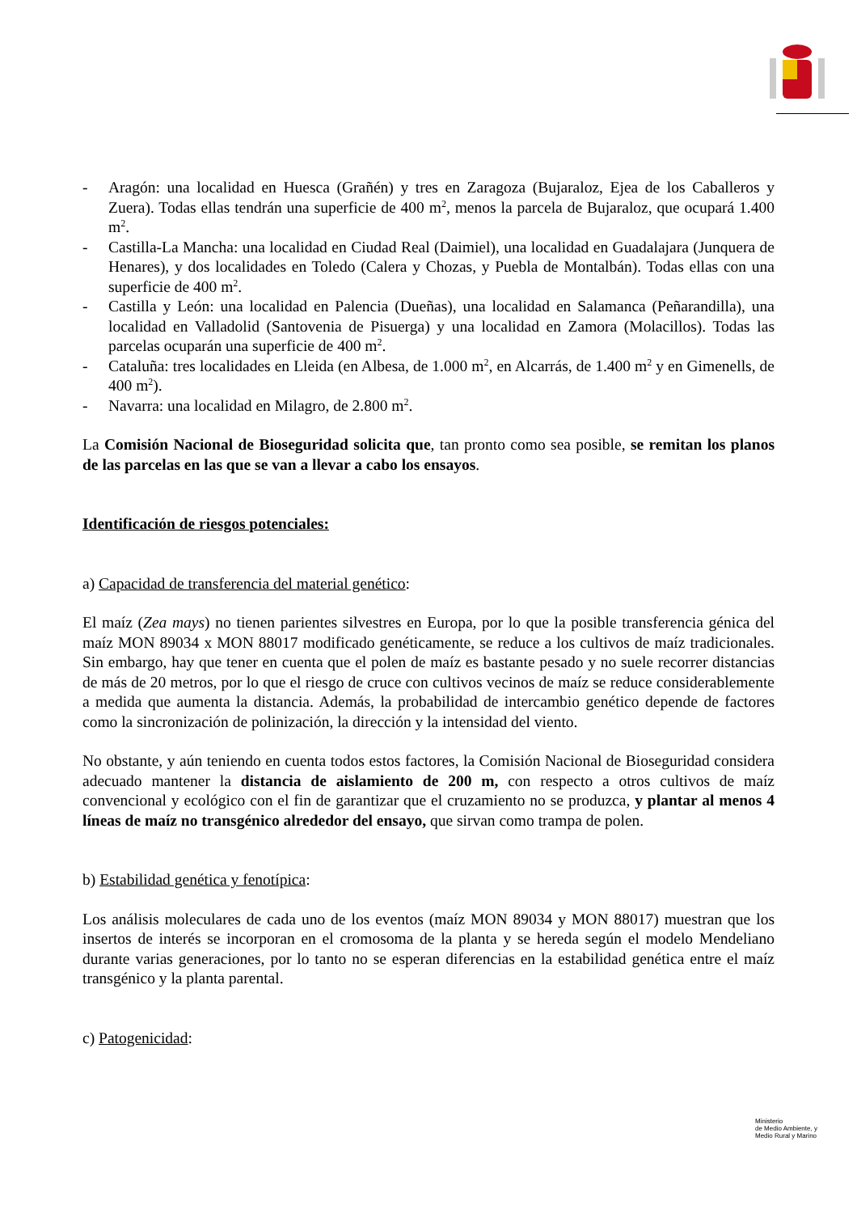- Aragón: una localidad en Huesca (Grañén) y tres en Zaragoza (Bujaraloz, Ejea de los Caballeros y Zuera). Todas ellas tendrán una superficie de 400 m<sup>2</sup>, menos la parcela de Bujaraloz, que ocupará 1.400 m<sup>2</sup>.
- Castilla-La Mancha: una localidad en Ciudad Real (Daimiel), una localidad en Guadalajara (Junquera de Henares), y dos localidades en Toledo (Calera y Chozas, y Puebla de Montalbán). Todas ellas con una superficie de 400 m<sup>2</sup>.
- Castilla y León: una localidad en Palencia (Dueñas), una localidad en Salamanca (Peñarandilla), una localidad en Valladolid (Santovenia de Pisuerga) y una localidad en Zamora (Molacillos). Todas las parcelas ocuparán una superficie de 400 m<sup>2</sup>.
- Cataluña: tres localidades en Lleida (en Albesa, de 1.000 m<sup>2</sup>, en Alcarrás, de 1.400 m<sup>2</sup> y en Gimenells, de 400 m<sup>2</sup>).
- Navarra: una localidad en Milagro, de 2.800 m<sup>2</sup>.
La Comisión Nacional de Bioseguridad solicita que, tan pronto como sea posible, se remitan los planos de las parcelas en las que se van a llevar a cabo los ensayos.
Identificación de riesgos potenciales:
a) Capacidad de transferencia del material genético:
El maíz (Zea mays) no tienen parientes silvestres en Europa, por lo que la posible transferencia génica del maíz MON 89034 x MON 88017 modificado genéticamente, se reduce a los cultivos de maíz tradicionales. Sin embargo, hay que tener en cuenta que el polen de maíz es bastante pesado y no suele recorrer distancias de más de 20 metros, por lo que el riesgo de cruce con cultivos vecinos de maíz se reduce considerablemente a medida que aumenta la distancia. Además, la probabilidad de intercambio genético depende de factores como la sincronización de polinización, la dirección y la intensidad del viento.
No obstante, y aún teniendo en cuenta todos estos factores, la Comisión Nacional de Bioseguridad considera adecuado mantener la distancia de aislamiento de 200 m, con respecto a otros cultivos de maíz convencional y ecológico con el fin de garantizar que el cruzamiento no se produzca, y plantar al menos 4 líneas de maíz no transgénico alrededor del ensayo, que sirvan como trampa de polen.
b) Estabilidad genética y fenotípica:
Los análisis moleculares de cada uno de los eventos (maíz MON 89034 y MON 88017) muestran que los insertos de interés se incorporan en el cromosoma de la planta y se hereda según el modelo Mendeliano durante varias generaciones, por lo tanto no se esperan diferencias en la estabilidad genética entre el maíz transgénico y la planta parental.
c) Patogenicidad:
Ministerio
de Medio Ambiente, y
Medio Rural y Marino